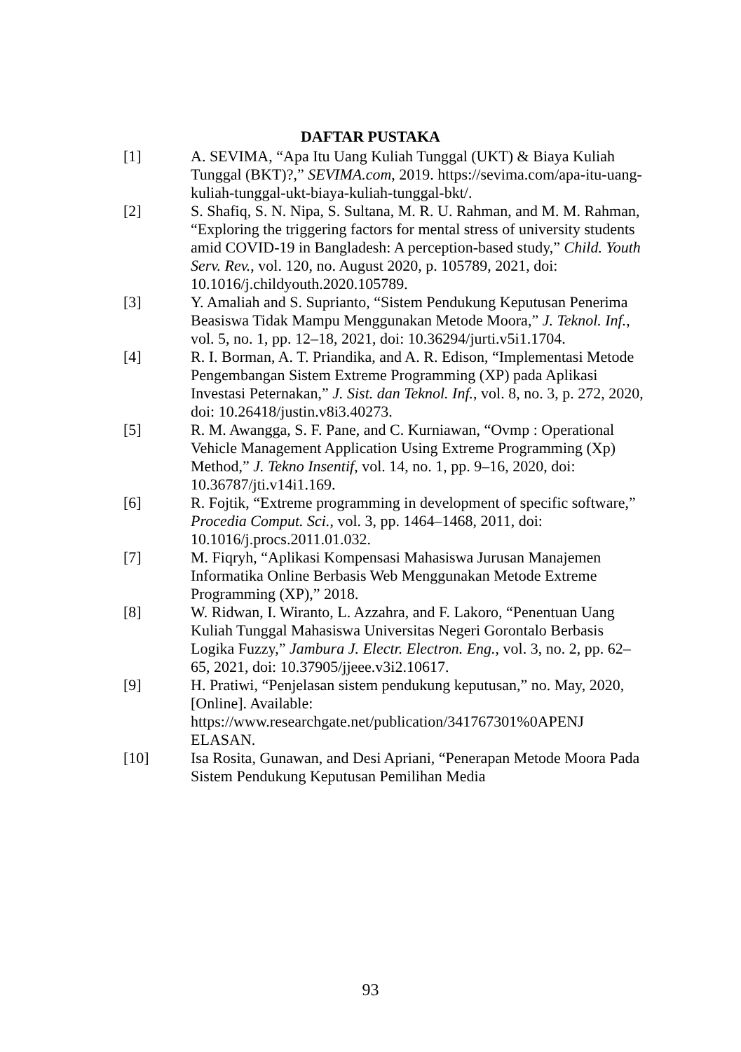DAFTAR PUSTAKA
[1] A. SEVIMA, “Apa Itu Uang Kuliah Tunggal (UKT) & Biaya Kuliah Tunggal (BKT)?,” SEVIMA.com, 2019. https://sevima.com/apa-itu-uang-kuliah-tunggal-ukt-biaya-kuliah-tunggal-bkt/.
[2] S. Shafiq, S. N. Nipa, S. Sultana, M. R. U. Rahman, and M. M. Rahman, “Exploring the triggering factors for mental stress of university students amid COVID-19 in Bangladesh: A perception-based study,” Child. Youth Serv. Rev., vol. 120, no. August 2020, p. 105789, 2021, doi: 10.1016/j.childyouth.2020.105789.
[3] Y. Amaliah and S. Suprianto, “Sistem Pendukung Keputusan Penerima Beasiswa Tidak Mampu Menggunakan Metode Moora,” J. Teknol. Inf., vol. 5, no. 1, pp. 12–18, 2021, doi: 10.36294/jurti.v5i1.1704.
[4] R. I. Borman, A. T. Priandika, and A. R. Edison, “Implementasi Metode Pengembangan Sistem Extreme Programming (XP) pada Aplikasi Investasi Peternakan,” J. Sist. dan Teknol. Inf., vol. 8, no. 3, p. 272, 2020, doi: 10.26418/justin.v8i3.40273.
[5] R. M. Awangga, S. F. Pane, and C. Kurniawan, “Ovmp : Operational Vehicle Management Application Using Extreme Programming (Xp) Method,” J. Tekno Insentif, vol. 14, no. 1, pp. 9–16, 2020, doi: 10.36787/jti.v14i1.169.
[6] R. Fojtik, “Extreme programming in development of specific software,” Procedia Comput. Sci., vol. 3, pp. 1464–1468, 2011, doi: 10.1016/j.procs.2011.01.032.
[7] M. Fiqryh, “Aplikasi Kompensasi Mahasiswa Jurusan Manajemen Informatika Online Berbasis Web Menggunakan Metode Extreme Programming (XP),” 2018.
[8] W. Ridwan, I. Wiranto, L. Azzahra, and F. Lakoro, “Penentuan Uang Kuliah Tunggal Mahasiswa Universitas Negeri Gorontalo Berbasis Logika Fuzzy,” Jambura J. Electr. Electron. Eng., vol. 3, no. 2, pp. 62–65, 2021, doi: 10.37905/jjeee.v3i2.10617.
[9] H. Pratiwi, “Penjelasan sistem pendukung keputusan,” no. May, 2020, [Online]. Available: https://www.researchgate.net/publication/341767301%0APENJ ELASAN.
[10] Isa Rosita, Gunawan, and Desi Apriani, “Penerapan Metode Moora Pada Sistem Pendukung Keputusan Pemilihan Media
93